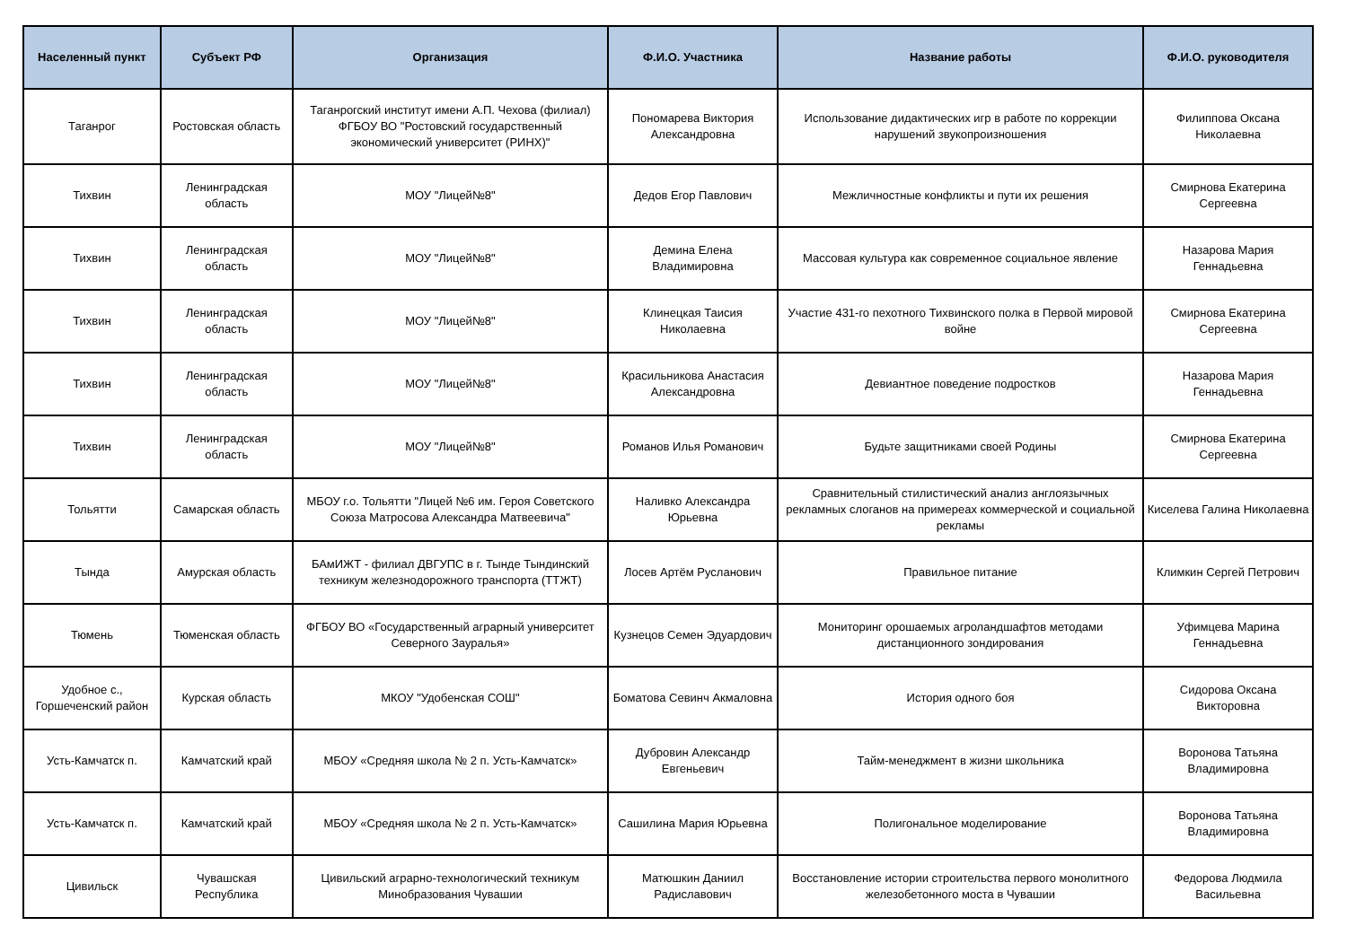| Населенный пункт | Субъект РФ | Организация | Ф.И.О. Участника | Название работы | Ф.И.О. руководителя |
| --- | --- | --- | --- | --- | --- |
| Таганрог | Ростовская область | Таганрогский институт имени А.П. Чехова (филиал) ФГБОУ ВО "Ростовский государственный экономический университет (РИНХ)" | Пономарева Виктория Александровна | Использование дидактических игр в работе по коррекции нарушений звукопроизношения | Филиппова Оксана Николаевна |
| Тихвин | Ленинградская область | МОУ "Лицей№8" | Дедов Егор Павлович | Межличностные конфликты и пути их решения | Смирнова Екатерина Сергеевна |
| Тихвин | Ленинградская область | МОУ "Лицей№8" | Демина Елена Владимировна | Массовая культура как современное социальное явление | Назарова Мария Геннадьевна |
| Тихвин | Ленинградская область | МОУ "Лицей№8" | Клинецкая Таисия Николаевна | Участие 431-го пехотного Тихвинского полка в Первой мировой войне | Смирнова Екатерина Сергеевна |
| Тихвин | Ленинградская область | МОУ "Лицей№8" | Красильникова Анастасия Александровна | Девиантное поведение подростков | Назарова Мария Геннадьевна |
| Тихвин | Ленинградская область | МОУ "Лицей№8" | Романов Илья Романович | Будьте защитниками своей Родины | Смирнова Екатерина Сергеевна |
| Тольятти | Самарская область | МБОУ г.о. Тольятти "Лицей №6 им. Героя Советского Союза Матросова Александра Матвеевича" | Наливко Александра Юрьевна | Сравнительный стилистический анализ англоязычных рекламных слоганов на примереах коммерческой и социальной рекламы | Киселева Галина Николаевна |
| Тында | Амурская область | БАмИЖТ - филиал ДВГУПС в г. Тынде Тындинский техникум железнодорожного транспорта (ТТЖТ) | Лосев Артём Русланович | Правильное питание | Климкин Сергей Петрович |
| Тюмень | Тюменская область | ФГБОУ ВО «Государственный аграрный университет Северного Зауралья» | Кузнецов Семен Эдуардович | Мониторинг орошаемых агроландшафтов методами дистанционного зондирования | Уфимцева Марина Геннадьевна |
| Удобное с., Горшеченский район | Курская область | МКОУ "Удобенская СОШ" | Боматова Севинч Акмаловна | История одного боя | Сидорова Оксана Викторовна |
| Усть-Камчатск п. | Камчатский край | МБОУ «Средняя школа № 2 п. Усть-Камчатск» | Дубровин Александр Евгеньевич | Тайм-менеджмент в жизни школьника | Воронова Татьяна Владимировна |
| Усть-Камчатск п. | Камчатский край | МБОУ «Средняя школа № 2 п. Усть-Камчатск» | Сашилина Мария Юрьевна | Полигональное моделирование | Воронова Татьяна Владимировна |
| Цивильск | Чувашская Республика | Цивильский аграрно-технологический техникум Минобразования Чувашии | Матюшкин Даниил Радиславович | Восстановление истории строительства первого монолитного железобетонного моста в Чувашии | Федорова Людмила Васильевна |